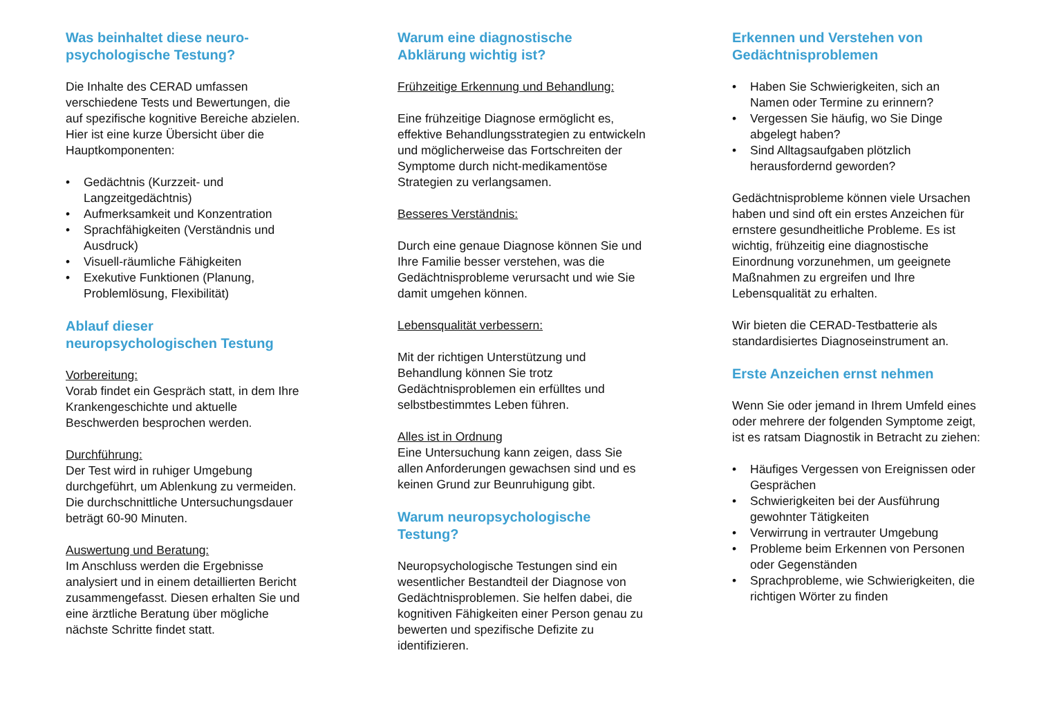Was beinhaltet diese neuro-
psychologische Testung?
Die Inhalte des CERAD umfassen verschiedene Tests und Bewertungen, die auf spezifische kognitive Bereiche abzielen. Hier ist eine kurze Übersicht über die Hauptkomponenten:
• Gedächtnis (Kurzzeit- und Langzeitgedächtnis)
• Aufmerksamkeit und Konzentration
• Sprachfähigkeiten (Verständnis und Ausdruck)
• Visuell-räumliche Fähigkeiten
• Exekutive Funktionen (Planung, Problemlösung, Flexibilität)
Ablauf dieser
neuropsychologischen Testung
Vorbereitung:
Vorab findet ein Gespräch statt, in dem Ihre Krankengeschichte und aktuelle Beschwerden besprochen werden.
Durchführung:
Der Test wird in ruhiger Umgebung durchgeführt, um Ablenkung zu vermeiden.
Die durchschnittliche Untersuchungsdauer beträgt 60-90 Minuten.
Auswertung und Beratung:
Im Anschluss werden die Ergebnisse analysiert und in einem detaillierten Bericht zusammengefasst. Diesen erhalten Sie und eine ärztliche Beratung über mögliche nächste Schritte findet statt.
Warum eine diagnostische
Abklärung wichtig ist?
Frühzeitige Erkennung und Behandlung:
Eine frühzeitige Diagnose ermöglicht es, effektive Behandlungsstrategien zu entwickeln und möglicherweise das Fortschreiten der Symptome durch nicht-medikamentöse Strategien zu verlangsamen.
Besseres Verständnis:
Durch eine genaue Diagnose können Sie und Ihre Familie besser verstehen, was die Gedächtnisprobleme verursacht und wie Sie damit umgehen können.
Lebensqualität verbessern:
Mit der richtigen Unterstützung und Behandlung können Sie trotz Gedächtnisproblemen ein erfülltes und selbstbestimmtes Leben führen.
Alles ist in Ordnung
Eine Untersuchung kann zeigen, dass Sie allen Anforderungen gewachsen sind und es keinen Grund zur Beunruhigung gibt.
Warum neuropsychologische
Testung?
Neuropsychologische Testungen sind ein wesentlicher Bestandteil der Diagnose von Gedächtnisproblemen. Sie helfen dabei, die kognitiven Fähigkeiten einer Person genau zu bewerten und spezifische Defizite zu identifizieren.
Erkennen und Verstehen von
Gedächtnisproblemen
• Haben Sie Schwierigkeiten, sich an Namen oder Termine zu erinnern?
• Vergessen Sie häufig, wo Sie Dinge abgelegt haben?
• Sind Alltagsaufgaben plötzlich herausfordernd geworden?
Gedächtnisprobleme können viele Ursachen haben und sind oft ein erstes Anzeichen für ernstere gesundheitliche Probleme. Es ist wichtig, frühzeitig eine diagnostische Einordnung vorzunehmen, um geeignete Maßnahmen zu ergreifen und Ihre Lebensqualität zu erhalten.
Wir bieten die CERAD-Testbatterie als standardisiertes Diagnoseinstrument an.
Erste Anzeichen ernst nehmen
Wenn Sie oder jemand in Ihrem Umfeld eines oder mehrere der folgenden Symptome zeigt, ist es ratsam Diagnostik in Betracht zu ziehen:
• Häufiges Vergessen von Ereignissen oder Gesprächen
• Schwierigkeiten bei der Ausführung gewohnter Tätigkeiten
• Verwirrung in vertrauter Umgebung
• Probleme beim Erkennen von Personen oder Gegenständen
• Sprachprobleme, wie Schwierigkeiten, die richtigen Wörter zu finden